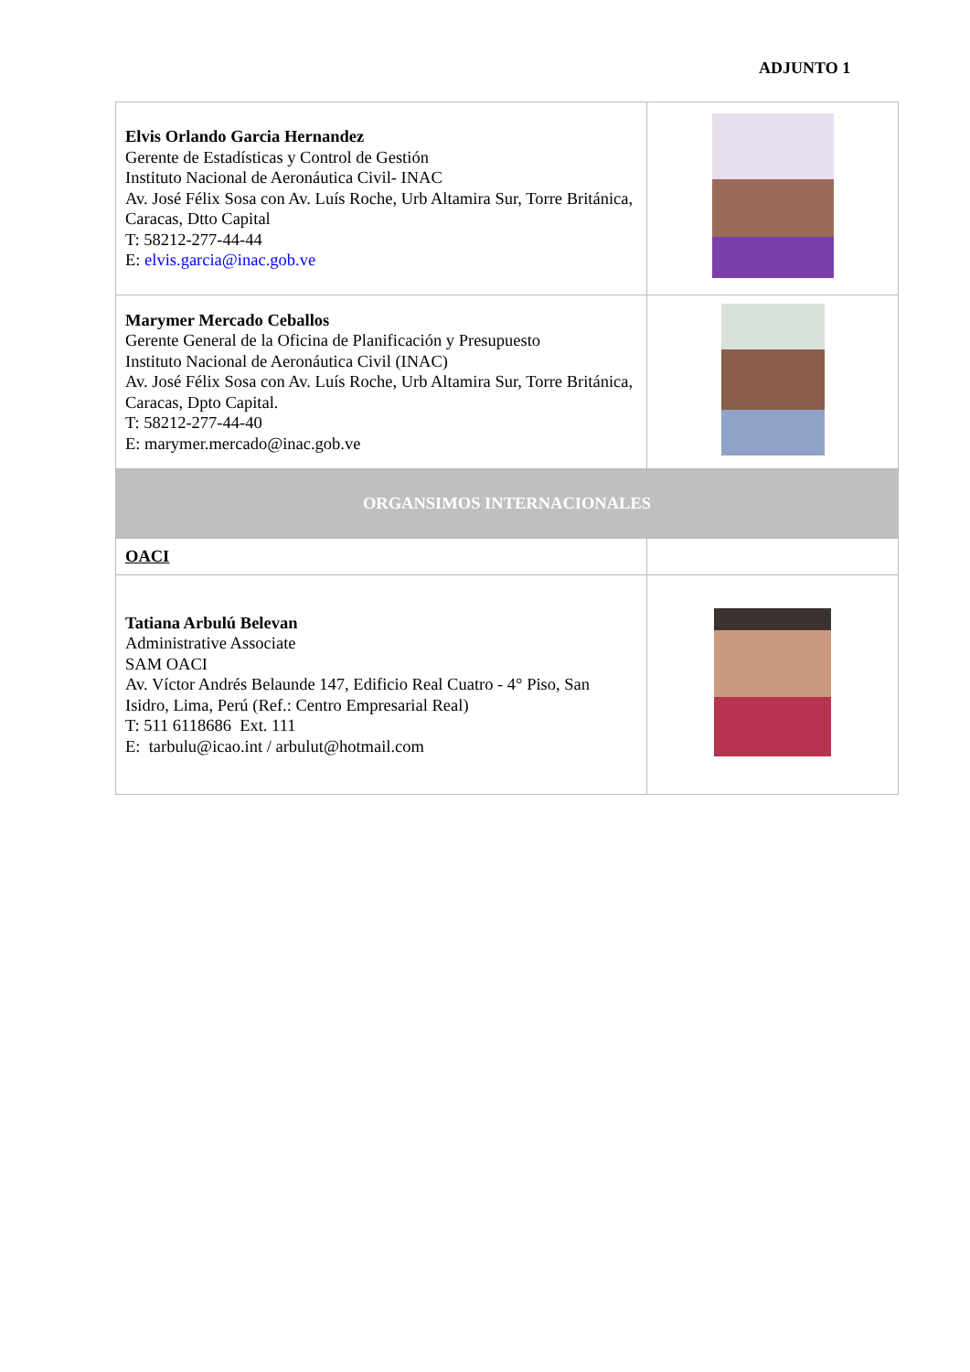ADJUNTO 1
| Elvis Orlando Garcia Hernandez Gerente de Estadísticas y Control de Gestión Instituto Nacional de Aeronáutica Civil- INAC Av. José Félix Sosa con Av. Luís Roche, Urb Altamira Sur, Torre Británica, Caracas, Dtto Capital T: 58212-277-44-44 E: elvis.garcia@inac.gob.ve | |
| Marymer Mercado Ceballos Gerente General de la Oficina de Planificación y Presupuesto Instituto Nacional de Aeronáutica Civil (INAC) Av. José Félix Sosa con Av. Luís Roche, Urb Altamira Sur, Torre Británica, Caracas, Dpto Capital. T: 58212-277-44-40 E: marymer.mercado@inac.gob.ve | |
| ORGANSIMOS INTERNACIONALES | |
| OACI | |
| Tatiana Arbulú Belevan Administrative Associate SAM OACI Av. Víctor Andrés Belaunde 147, Edificio Real Cuatro - 4° Piso, San Isidro, Lima, Perú (Ref.: Centro Empresarial Real) T: 511 6118686 Ext. 111 E: tarbulu@icao.int / arbulut@hotmail.com | |